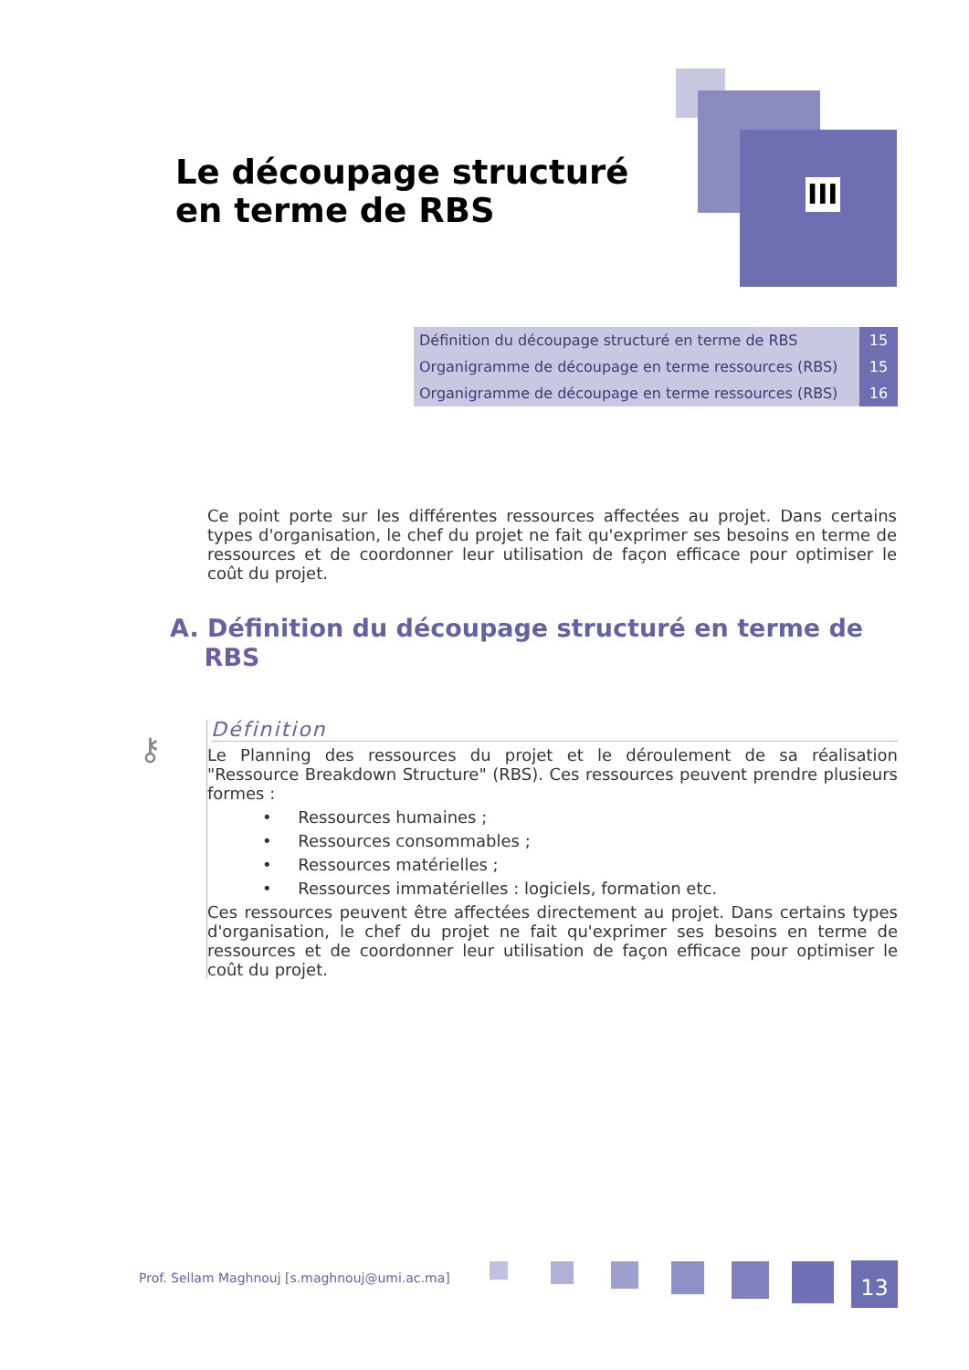Le découpage structuré en terme de RBS
III
| Définition du découpage structuré en terme de RBS | 15 |
| Organigramme de découpage en terme ressources (RBS) | 15 |
| Organigramme de découpage en terme ressources (RBS) | 16 |
Ce point porte sur les différentes ressources affectées au projet. Dans certains types d'organisation, le chef du projet ne fait qu'exprimer ses besoins en terme de ressources et de coordonner leur utilisation de façon efficace pour optimiser le coût du projet.
A. Définition du découpage structuré en terme de
RBS
⚷
Définition
Le Planning des ressources du projet et le déroulement de sa réalisation "Ressource Breakdown Structure" (RBS). Ces ressources peuvent prendre plusieurs formes :
• Ressources humaines ;
• Ressources consommables ;
• Ressources matérielles ;
• Ressources immatérielles : logiciels, formation etc.
Ces ressources peuvent être affectées directement au projet. Dans certains types d'organisation, le chef du projet ne fait qu'exprimer ses besoins en terme de ressources et de coordonner leur utilisation de façon efficace pour optimiser le coût du projet.
Prof. Sellam Maghnouj [s.maghnouj@umi.ac.ma]
13